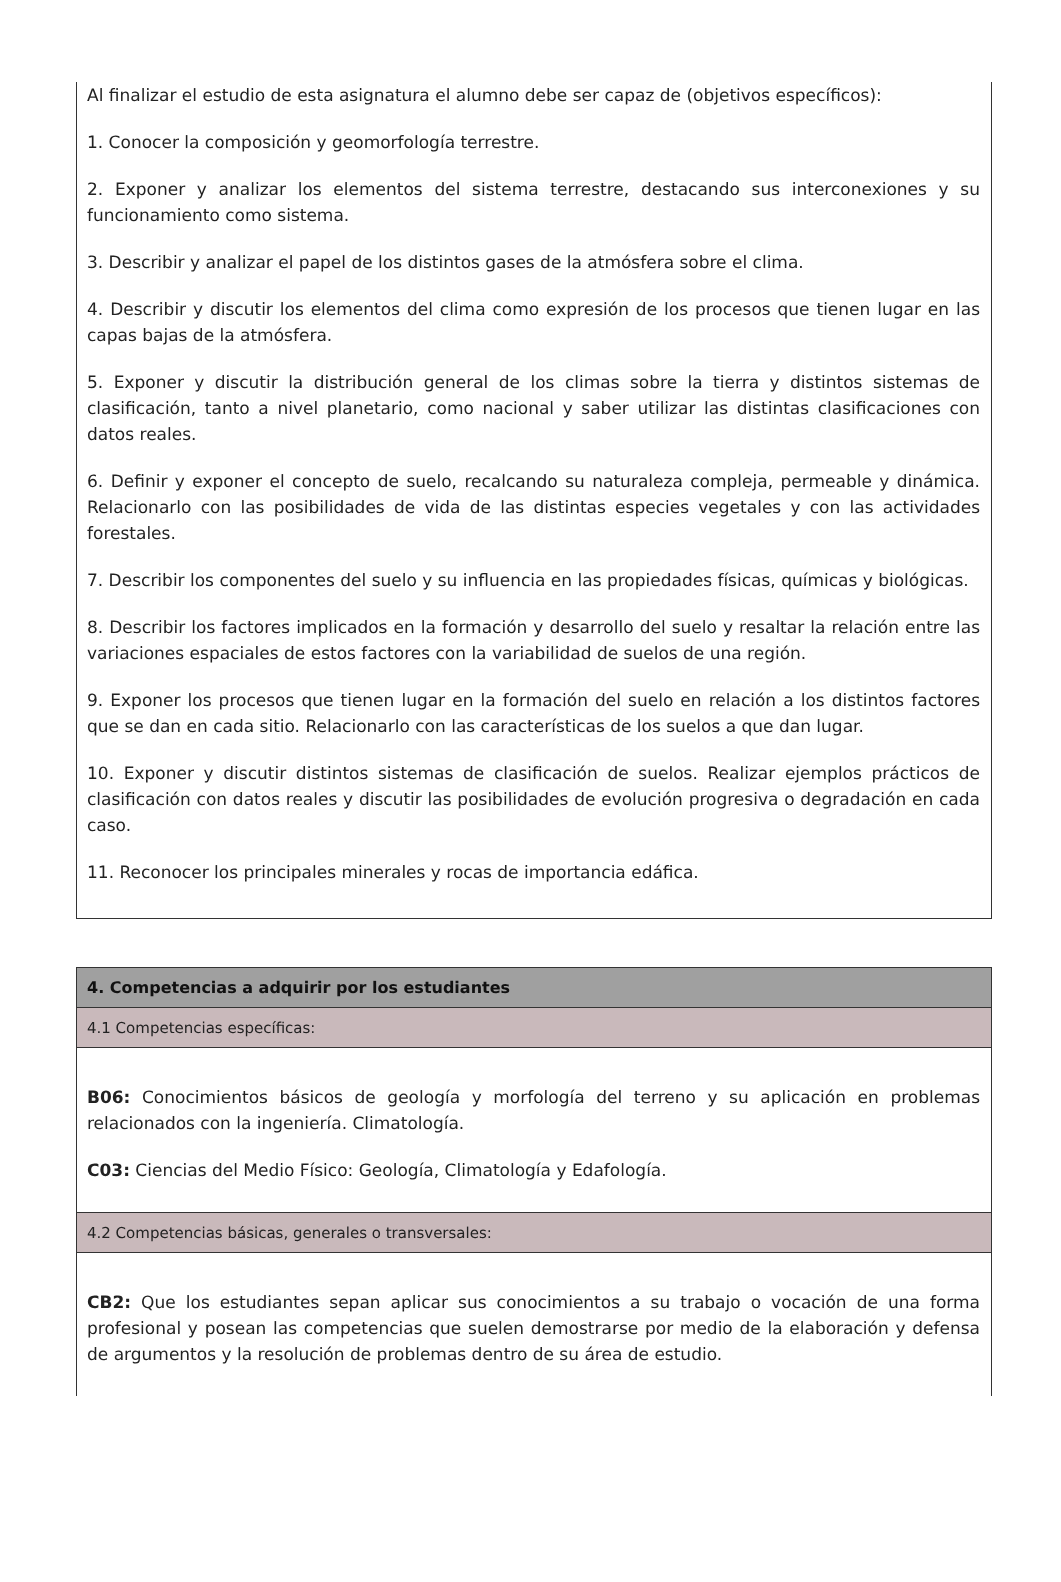Al finalizar el estudio de esta asignatura el alumno debe ser capaz de (objetivos específicos):
1. Conocer la composición y geomorfología terrestre.
2. Exponer y analizar los elementos del sistema terrestre, destacando sus interconexiones y su funcionamiento como sistema.
3. Describir y analizar el papel de los distintos gases de la atmósfera sobre el clima.
4. Describir y discutir los elementos del clima como expresión de los procesos que tienen lugar en las capas bajas de la atmósfera.
5. Exponer y discutir la distribución general de los climas sobre la tierra y distintos sistemas de clasificación, tanto a nivel planetario, como nacional y saber utilizar las distintas clasificaciones con datos reales.
6. Definir y exponer el concepto de suelo, recalcando su naturaleza compleja, permeable y dinámica. Relacionarlo con las posibilidades de vida de las distintas especies vegetales y con las actividades forestales.
7. Describir los componentes del suelo y su influencia en las propiedades físicas, químicas y biológicas.
8. Describir los factores implicados en la formación y desarrollo del suelo y resaltar la relación entre las variaciones espaciales de estos factores con la variabilidad de suelos de una región.
9. Exponer los procesos que tienen lugar en la formación del suelo en relación a los distintos factores que se dan en cada sitio. Relacionarlo con las características de los suelos a que dan lugar.
10. Exponer y discutir distintos sistemas de clasificación de suelos. Realizar ejemplos prácticos de clasificación con datos reales y discutir las posibilidades de evolución progresiva o degradación en cada caso.
11. Reconocer los principales minerales y rocas de importancia edáfica.
| 4. Competencias a adquirir por los estudiantes |
| 4.1 Competencias específicas: |
| B06: Conocimientos básicos de geología y morfología del terreno y su aplicación en problemas relacionados con la ingeniería. Climatología. C03: Ciencias del Medio Físico: Geología, Climatología y Edafología. |
| 4.2 Competencias básicas, generales o transversales: |
| CB2: Que los estudiantes sepan aplicar sus conocimientos a su trabajo o vocación de una forma profesional y posean las competencias que suelen demostrarse por medio de la elaboración y defensa de argumentos y la resolución de problemas dentro de su área de estudio. |